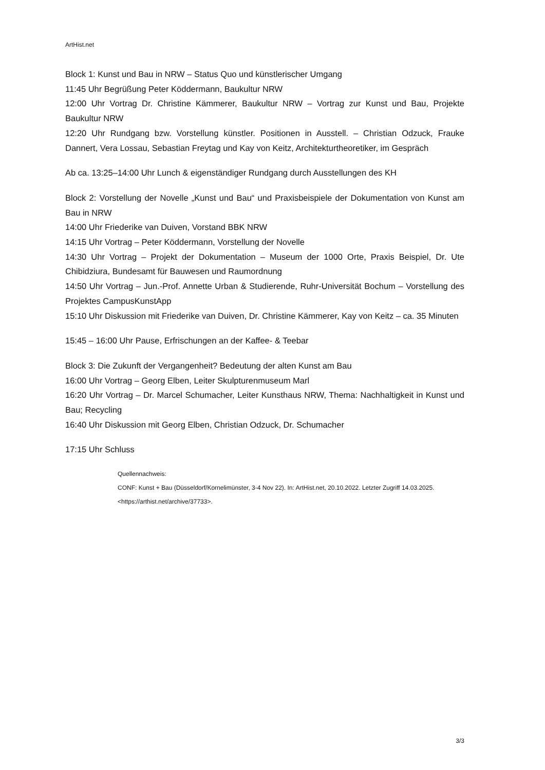ArtHist.net
Block 1: Kunst und Bau in NRW – Status Quo und künstlerischer Umgang
11:45 Uhr Begrüßung Peter Köddermann, Baukultur NRW
12:00 Uhr Vortrag Dr. Christine Kämmerer, Baukultur NRW – Vortrag zur Kunst und Bau, Projekte Baukultur NRW
12:20 Uhr Rundgang bzw. Vorstellung künstler. Positionen in Ausstell. – Christian Odzuck, Frauke Dannert, Vera Lossau, Sebastian Freytag und Kay von Keitz, Architekturtheoretiker, im Gespräch
Ab ca. 13:25–14:00 Uhr Lunch & eigenständiger Rundgang durch Ausstellungen des KH
Block 2: Vorstellung der Novelle „Kunst und Bau“ und Praxisbeispiele der Dokumentation von Kunst am Bau in NRW
14:00 Uhr Friederike van Duiven, Vorstand BBK NRW
14:15 Uhr Vortrag – Peter Köddermann, Vorstellung der Novelle
14:30 Uhr Vortrag – Projekt der Dokumentation – Museum der 1000 Orte, Praxis Beispiel, Dr. Ute Chibidziura, Bundesamt für Bauwesen und Raumordnung
14:50 Uhr Vortrag – Jun.-Prof. Annette Urban & Studierende, Ruhr-Universität Bochum – Vorstellung des Projektes CampusKunstApp
15:10 Uhr Diskussion mit Friederike van Duiven, Dr. Christine Kämmerer, Kay von Keitz – ca. 35 Minuten
15:45 – 16:00 Uhr Pause, Erfrischungen an der Kaffee- & Teebar
Block 3: Die Zukunft der Vergangenheit? Bedeutung der alten Kunst am Bau
16:00 Uhr Vortrag – Georg Elben, Leiter Skulpturenmuseum Marl
16:20 Uhr Vortrag – Dr. Marcel Schumacher, Leiter Kunsthaus NRW, Thema: Nachhaltigkeit in Kunst und Bau; Recycling
16:40 Uhr Diskussion mit Georg Elben, Christian Odzuck, Dr. Schumacher
17:15 Uhr Schluss
Quellennachweis:
CONF: Kunst + Bau (Düsseldorf/Kornelimünster, 3-4 Nov 22). In: ArtHist.net, 20.10.2022. Letzter Zugriff 14.03.2025. <https://arthist.net/archive/37733>.
3/3